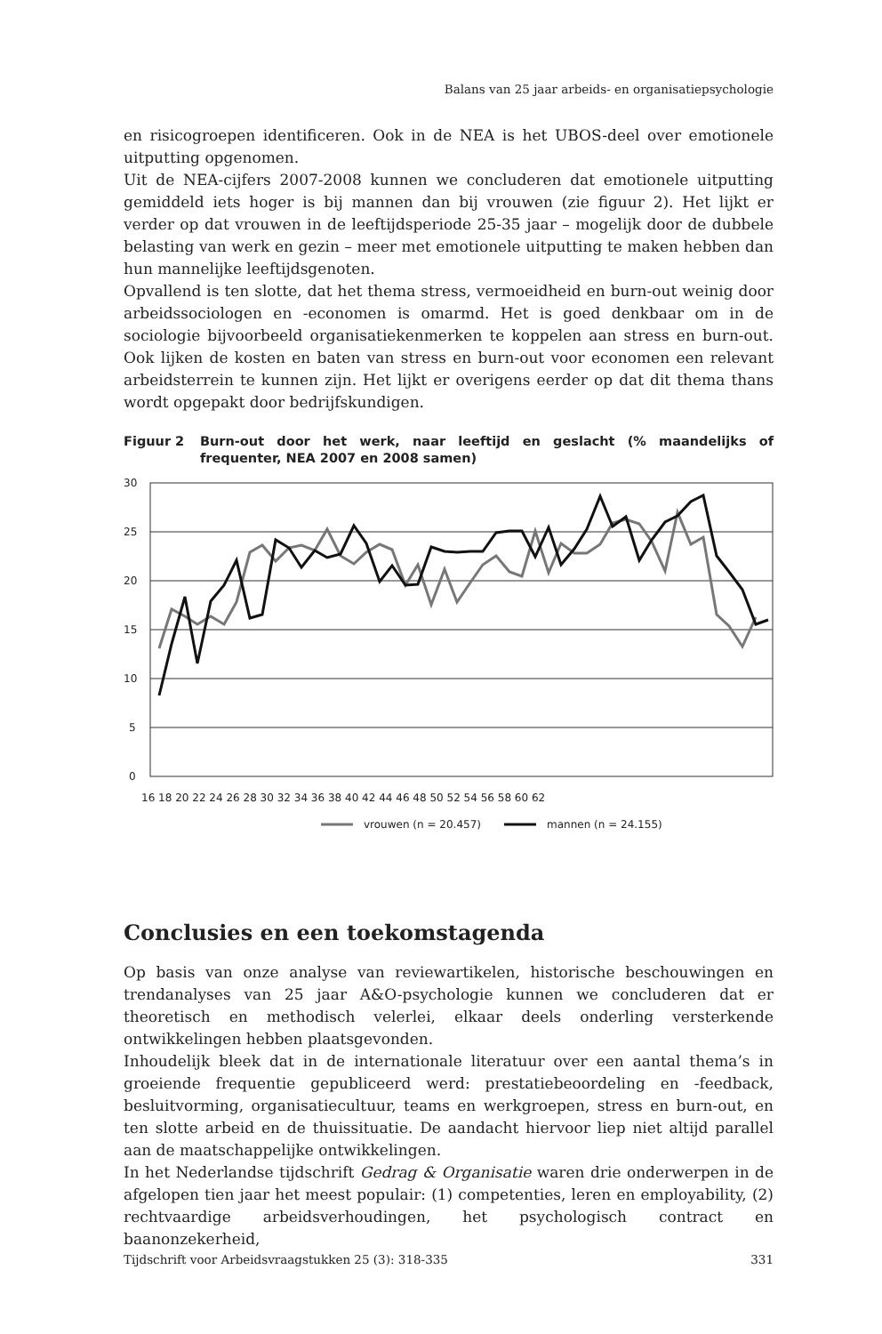Balans van 25 jaar arbeids- en organisatiepsychologie
en risicogroepen identificeren. Ook in de NEA is het UBOS-deel over emotionele uitputting opgenomen.
Uit de NEA-cijfers 2007-2008 kunnen we concluderen dat emotionele uitputting gemiddeld iets hoger is bij mannen dan bij vrouwen (zie figuur 2). Het lijkt er verder op dat vrouwen in de leeftijdsperiode 25-35 jaar – mogelijk door de dubbele belasting van werk en gezin – meer met emotionele uitputting te maken hebben dan hun mannelijke leeftijdsgenoten.
Opvallend is ten slotte, dat het thema stress, vermoeidheid en burn-out weinig door arbeidssociologen en -economen is omarmd. Het is goed denkbaar om in de sociologie bijvoorbeeld organisatiekenmerken te koppelen aan stress en burn-out. Ook lijken de kosten en baten van stress en burn-out voor economen een relevant arbeidsterrein te kunnen zijn. Het lijkt er overigens eerder op dat dit thema thans wordt opgepakt door bedrijfskundigen.
Figuur 2 Burn-out door het werk, naar leeftijd en geslacht (% maandelijks of frequenter, NEA 2007 en 2008 samen)
30
25
20
15
10
5
0
16 18 20 22 24 26 28 30 32 34 36 38 40 42 44 46 48 50 52 54 56 58 60 62
vrouwen (n = 20.457)
mannen (n = 24.155)
Conclusies en een toekomstagenda
Op basis van onze analyse van reviewartikelen, historische beschouwingen en trendanalyses van 25 jaar A&O-psychologie kunnen we concluderen dat er theoretisch en methodisch velerlei, elkaar deels onderling versterkende ontwikkelingen hebben plaatsgevonden.
Inhoudelijk bleek dat in de internationale literatuur over een aantal thema’s in groeiende frequentie gepubliceerd werd: prestatiebeoordeling en -feedback, besluitvorming, organisatiecultuur, teams en werkgroepen, stress en burn-out, en ten slotte arbeid en de thuissituatie. De aandacht hiervoor liep niet altijd parallel aan de maatschappelijke ontwikkelingen.
In het Nederlandse tijdschrift Gedrag & Organisatie waren drie onderwerpen in de afgelopen tien jaar het meest populair: (1) competenties, leren en employability, (2) rechtvaardige arbeidsverhoudingen, het psychologisch contract en baanonzekerheid,
Tijdschrift voor Arbeidsvraagstukken 25 (3): 318-335 331